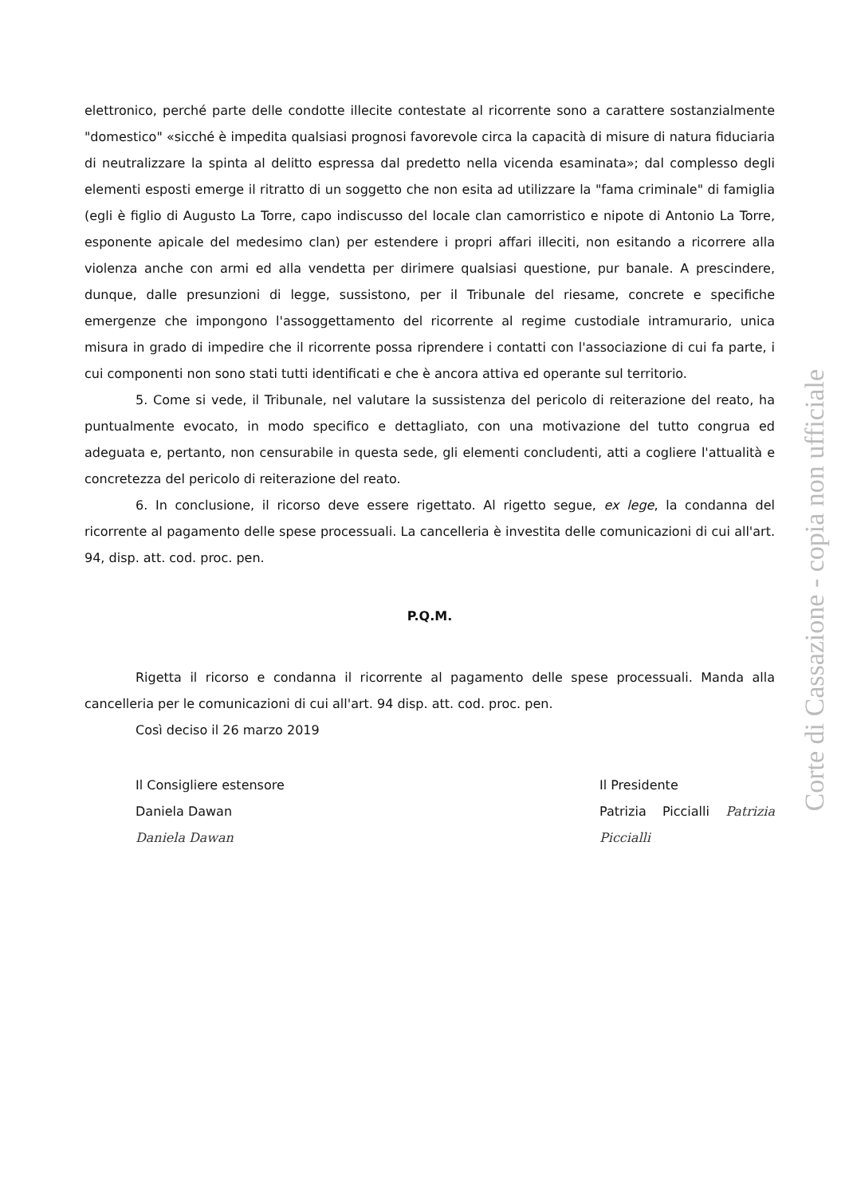elettronico, perché parte delle condotte illecite contestate al ricorrente sono a carattere sostanzialmente "domestico" «sicché è impedita qualsiasi prognosi favorevole circa la capacità di misure di natura fiduciaria di neutralizzare la spinta al delitto espressa dal predetto nella vicenda esaminata»; dal complesso degli elementi esposti emerge il ritratto di un soggetto che non esita ad utilizzare la "fama criminale" di famiglia (egli è figlio di Augusto La Torre, capo indiscusso del locale clan camorristico e nipote di Antonio La Torre, esponente apicale del medesimo clan) per estendere i propri affari illeciti, non esitando a ricorrere alla violenza anche con armi ed alla vendetta per dirimere qualsiasi questione, pur banale. A prescindere, dunque, dalle presunzioni di legge, sussistono, per il Tribunale del riesame, concrete e specifiche emergenze che impongono l'assoggettamento del ricorrente al regime custodiale intramurario, unica misura in grado di impedire che il ricorrente possa riprendere i contatti con l'associazione di cui fa parte, i cui componenti non sono stati tutti identificati e che è ancora attiva ed operante sul territorio.
5. Come si vede, il Tribunale, nel valutare la sussistenza del pericolo di reiterazione del reato, ha puntualmente evocato, in modo specifico e dettagliato, con una motivazione del tutto congrua ed adeguata e, pertanto, non censurabile in questa sede, gli elementi concludenti, atti a cogliere l'attualità e concretezza del pericolo di reiterazione del reato.
6. In conclusione, il ricorso deve essere rigettato. Al rigetto segue, ex lege, la condanna del ricorrente al pagamento delle spese processuali. La cancelleria è investita delle comunicazioni di cui all'art. 94, disp. att. cod. proc. pen.
P.Q.M.
Rigetta il ricorso e condanna il ricorrente al pagamento delle spese processuali. Manda alla cancelleria per le comunicazioni di cui all'art. 94 disp. att. cod. proc. pen.
Così deciso il 26 marzo 2019
Il Consigliere estensore
Daniela Dawan
Daniela Dawan
Il Presidente
Patrizia Piccialli Patrizia Piccialli
Corte di Cassazione - copia non ufficiale